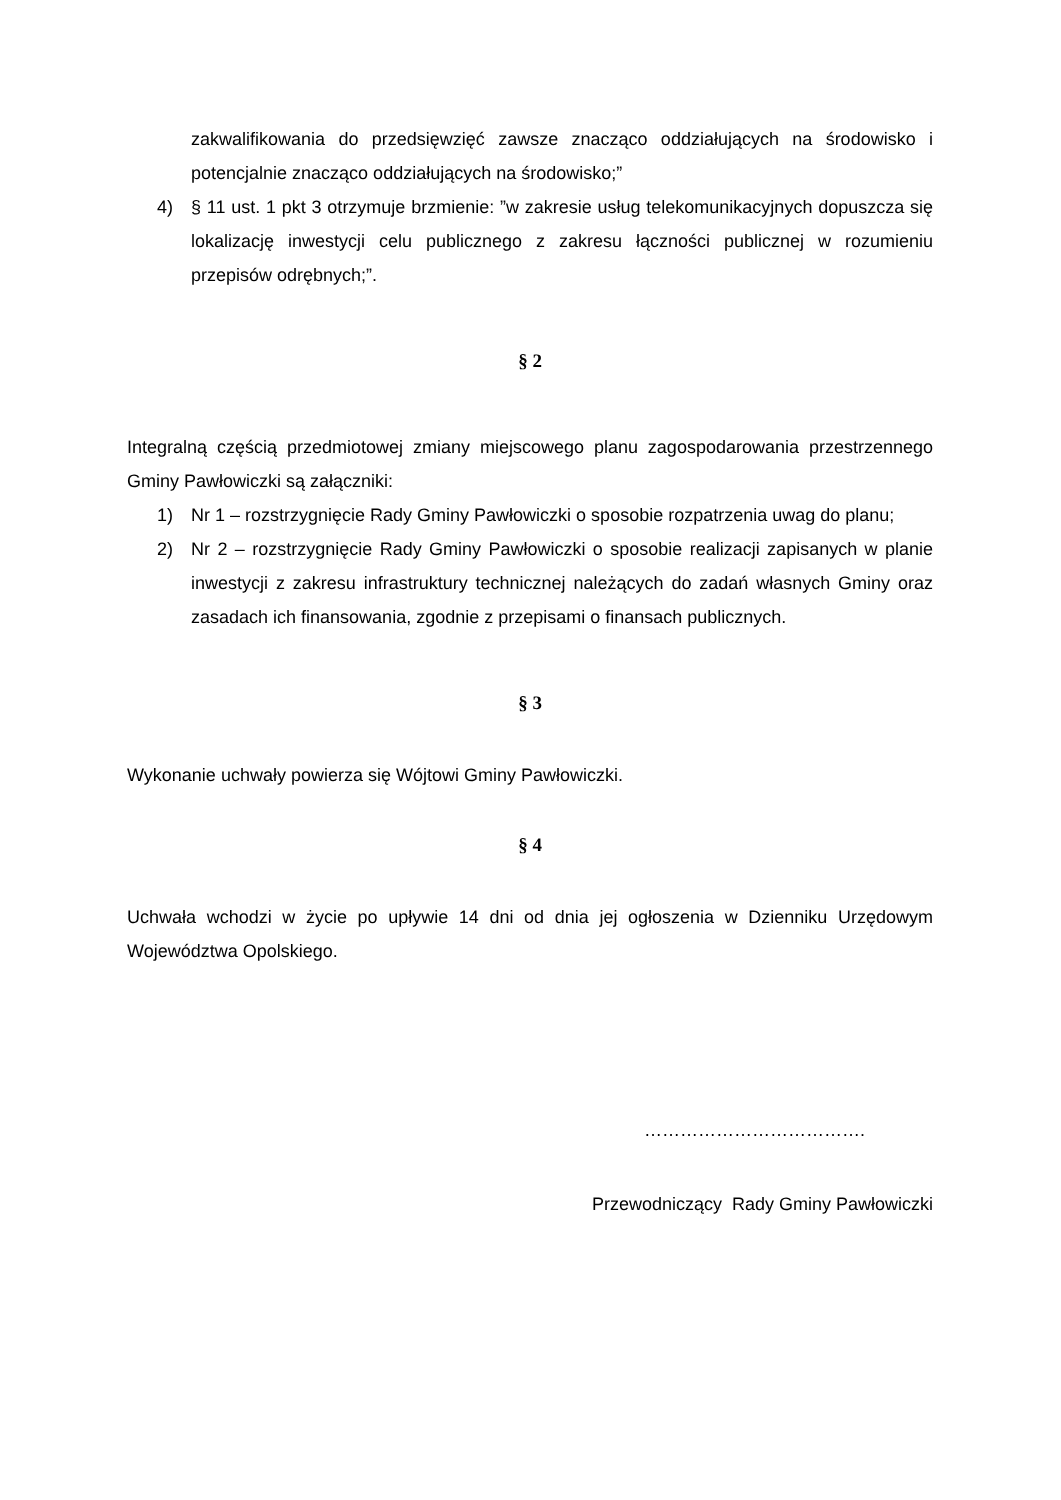zakwalifikowania do przedsięwzięć zawsze znacząco oddziałujących na środowisko i potencjalnie znacząco oddziałujących na środowisko;”
4) § 11 ust. 1 pkt 3 otrzymuje brzmienie: ”w zakresie usług telekomunikacyjnych dopuszcza się lokalizację inwestycji celu publicznego z zakresu łączności publicznej w rozumieniu przepisów odrębnych;”.
§ 2
Integralną częścią przedmiotowej zmiany miejscowego planu zagospodarowania przestrzennego Gminy Pawłowiczki są załączniki:
1) Nr 1 – rozstrzygnięcie Rady Gminy Pawłowiczki o sposobie rozpatrzenia uwag do planu;
2) Nr 2 – rozstrzygnięcie Rady Gminy Pawłowiczki o sposobie realizacji zapisanych w planie inwestycji z zakresu infrastruktury technicznej należących do zadań własnych Gminy oraz zasadach ich finansowania, zgodnie z przepisami o finansach publicznych.
§ 3
Wykonanie uchwały powierza się Wójtowi Gminy Pawłowiczki.
§ 4
Uchwała wchodzi w życie po upływie 14 dni od dnia jej ogłoszenia w Dzienniku Urzędowym Województwa Opolskiego.
……………………………….
Przewodniczący Rady Gminy Pawłowiczki